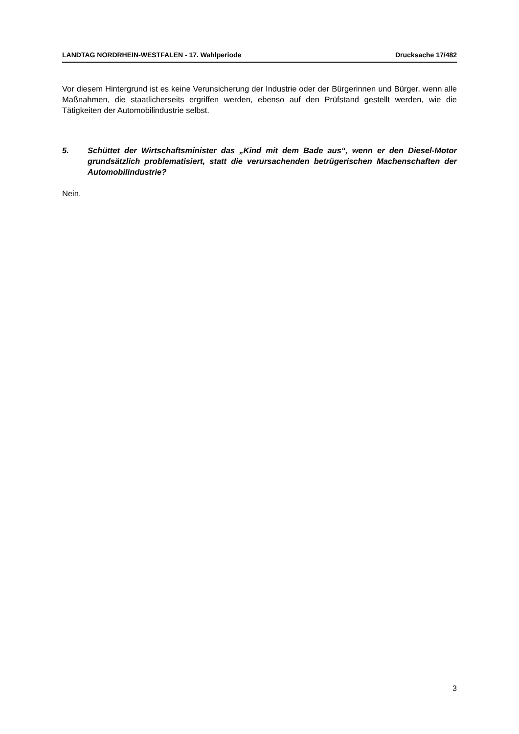LANDTAG NORDRHEIN-WESTFALEN - 17. Wahlperiode Drucksache 17/482
Vor diesem Hintergrund ist es keine Verunsicherung der Industrie oder der Bürgerinnen und Bürger, wenn alle Maßnahmen, die staatlicherseits ergriffen werden, ebenso auf den Prüfstand gestellt werden, wie die Tätigkeiten der Automobilindustrie selbst.
5. Schüttet der Wirtschaftsminister das „Kind mit dem Bade aus“, wenn er den Diesel-Motor grundsätzlich problematisiert, statt die verursachenden betrügerischen Machenschaften der Automobilindustrie?
Nein.
3